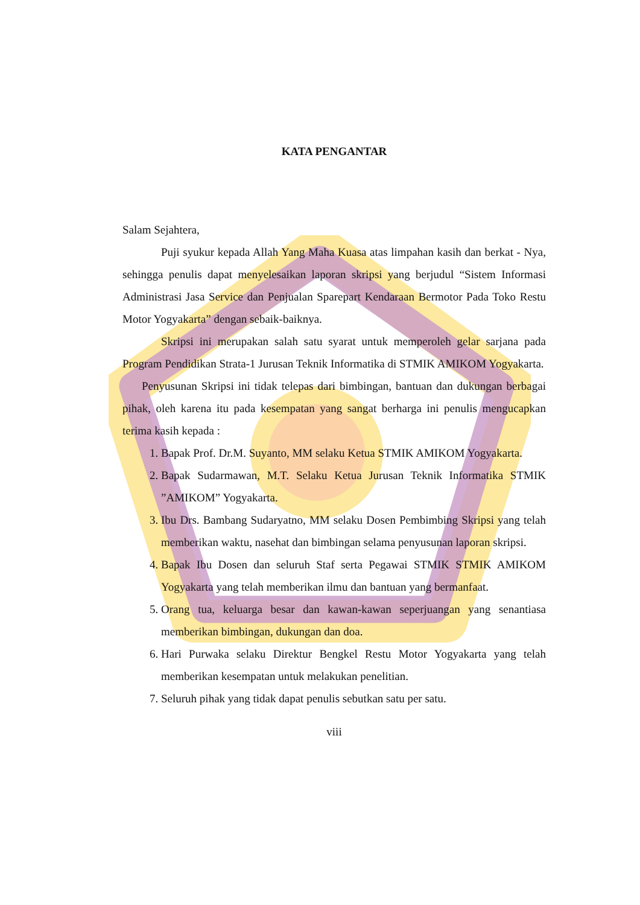KATA PENGANTAR
Salam Sejahtera,
Puji syukur kepada Allah Yang Maha Kuasa atas limpahan kasih dan berkat - Nya, sehingga penulis dapat menyelesaikan laporan skripsi yang berjudul “Sistem Informasi Administrasi Jasa Service dan Penjualan Sparepart Kendaraan Bermotor Pada Toko Restu Motor Yogyakarta” dengan sebaik-baiknya.
Skripsi ini merupakan salah satu syarat untuk memperoleh gelar sarjana pada Program Pendidikan Strata-1 Jurusan Teknik Informatika di STMIK AMIKOM Yogyakarta.
Penyusunan Skripsi ini tidak telepas dari bimbingan, bantuan dan dukungan berbagai pihak, oleh karena itu pada kesempatan yang sangat berharga ini penulis mengucapkan terima kasih kepada :
1. Bapak Prof. Dr.M. Suyanto, MM selaku Ketua STMIK AMIKOM Yogyakarta.
2. Bapak Sudarmawan, M.T. Selaku Ketua Jurusan Teknik Informatika STMIK ”AMIKOM” Yogyakarta.
3. Ibu Drs. Bambang Sudaryatno, MM selaku Dosen Pembimbing Skripsi yang telah memberikan waktu, nasehat dan bimbingan selama penyusunan laporan skripsi.
4. Bapak Ibu Dosen dan seluruh Staf serta Pegawai STMIK STMIK AMIKOM Yogyakarta yang telah memberikan ilmu dan bantuan yang bermanfaat.
5. Orang tua, keluarga besar dan kawan-kawan seperjuangan yang senantiasa memberikan bimbingan, dukungan dan doa.
6. Hari Purwaka selaku Direktur Bengkel Restu Motor Yogyakarta yang telah memberikan kesempatan untuk melakukan penelitian.
7. Seluruh pihak yang tidak dapat penulis sebutkan satu per satu.
viii